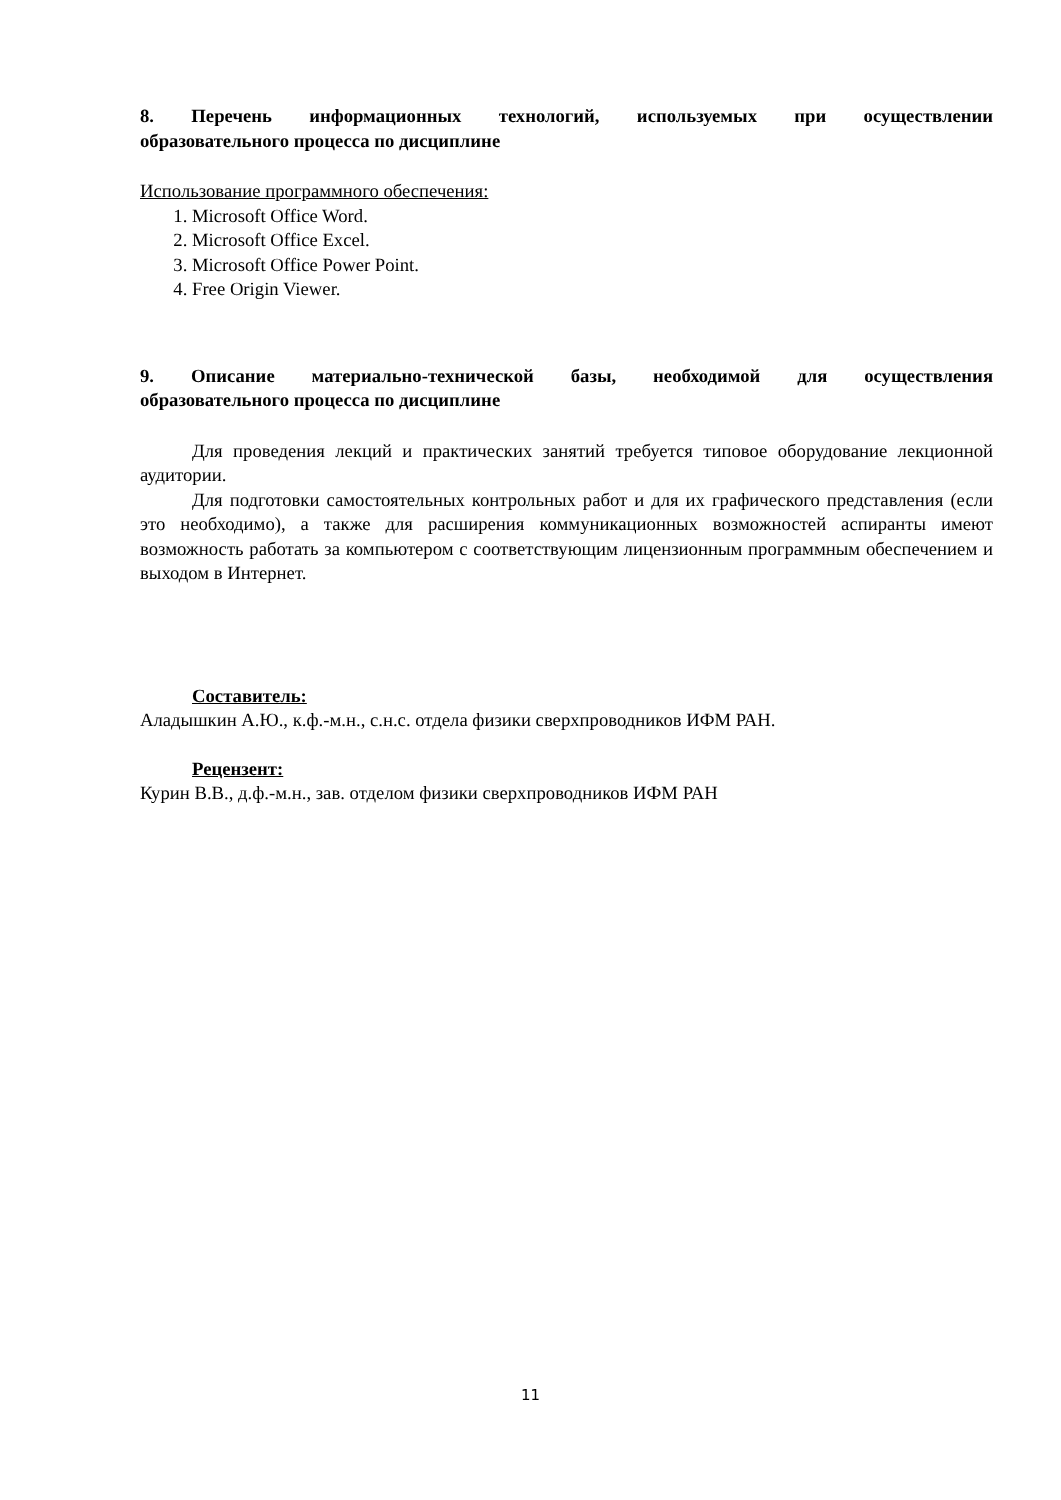8. Перечень информационных технологий, используемых при осуществлении
образовательного процесса по дисциплине
Использование программного обеспечения:
1. Microsoft Office Word.
2. Microsoft Office Excel.
3. Microsoft Office Power Point.
4. Free Origin Viewer.
9. Описание материально-технической базы, необходимой для осуществления
образовательного процесса по дисциплине
Для проведения лекций и практических занятий требуется типовое оборудование лекционной аудитории.
Для подготовки самостоятельных контрольных работ и для их графического представления (если это необходимо), а также для расширения коммуникационных возможностей аспиранты имеют возможность работать за компьютером с соответствующим лицензионным программным обеспечением и выходом в Интернет.
Составитель:
Аладышкин А.Ю., к.ф.-м.н., с.н.с. отдела физики сверхпроводников ИФМ РАН.
Рецензент:
Курин В.В., д.ф.-м.н., зав. отделом физики сверхпроводников ИФМ РАН
11